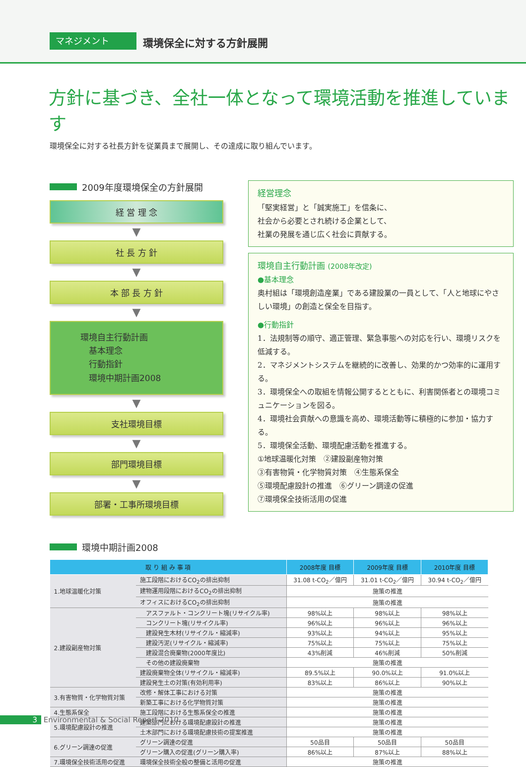マネジメント 環境保全に対する方針展開
方針に基づき、全社一体となって環境活動を推進しています
環境保全に対する社長方針を従業員まで展開し、その達成に取り組んでいます。
2009年度環境保全の方針展開
経 営 理 念
▼
社 長 方 針
▼
本 部 長 方 針
▼
環境自主行動計画
　基本理念
　行動指針
　環境中期計画2008
▼
支社環境目標
▼
部門環境目標
▼
部署・工事所環境目標
経営理念
「堅実経営」と「誠実施工」を信条に、
社会から必要とされ続ける企業として、
社業の発展を通じ広く社会に貢献する。
環境自主行動計画 (2008年改定)
●基本理念
奥村組は「環境創造産業」である建設業の一員として、「人と地球にやさしい環境」の創造と保全を目指す。
●行動指針
1．法規制等の順守、適正管理、緊急事態への対応を行い、環境リスクを低減する。
2．マネジメントシステムを継続的に改善し、効果的かつ効率的に運用する。
3．環境保全への取組を情報公開するとともに、利害関係者との環境コミュニケーションを図る。
4．環境社会貢献への意識を高め、環境活動等に積極的に参加・協力する。
5．環境保全活動、環境配慮活動を推進する。
①地球温暖化対策　②建設副産物対策
③有害物質・化学物質対策　④生態系保全
⑤環境配慮設計の推進　⑥グリーン調達の促進
⑦環境保全技術活用の促進
環境中期計画2008
| 取 り 組 み 事 項 | | 2008年度 目標 | 2009年度 目標 | 2010年度 目標 |
| --- | --- | --- | --- | --- |
| 1.地球温暖化対策 | 施工段階におけるCO<sub>2</sub>の排出抑制 | 31.08 t-CO<sub>2</sub>／億円 | 31.01 t-CO<sub>2</sub>／億円 | 30.94 t-CO<sub>2</sub>／億円 |
| | 建物運用段階におけるCO<sub>2</sub>の排出抑制 | 施策の推進 | | |
| | オフィスにおけるCO<sub>2</sub>の排出抑制 | 施策の推進 | | |
| 2.建設副産物対策 | アスファルト・コンクリート塊(リサイクル率) | 98%以上 | 98%以上 | 98%以上 |
| | コンクリート塊(リサイクル率) | 96%以上 | 96%以上 | 96%以上 |
| | 建設発生木材(リサイクル・縮減率) | 93%以上 | 94%以上 | 95%以上 |
| | 建設汚泥(リサイクル・縮減率) | 75%以上 | 75%以上 | 75%以上 |
| | 建設混合廃棄物(2000年度比) | 43%削減 | 46%削減 | 50%削減 |
| | その他の建設廃棄物 | 施策の推進 | | |
| | 建設廃棄物全体(リサイクル・縮減率) | 89.5%以上 | 90.0%以上 | 91.0%以上 |
| | 建設発生土の対策(有効利用率) | 83%以上 | 86%以上 | 90%以上 |
| 3.有害物質・化学物質対策 | 改修・解体工事における対策 | 施策の推進 | | |
| | 新築工事における化学物質対策 | 施策の推進 | | |
| 4.生態系保全 | 施工段階における生態系保全の推進 | 施策の推進 | | |
| 5.環境配慮設計の推進 | 建築部門における環境配慮設計の推進 | 施策の推進 | | |
| | 土木部門における環境配慮技術の提案推進 | 施策の推進 | | |
| 6.グリーン調達の促進 | グリーン調達の促進 | 50品目 | 50品目 | 50品目 |
| | グリーン購入の促進(グリーン購入率) | 86%以上 | 87%以上 | 88%以上 |
| 7.環境保全技術活用の促進 | 環境保全技術全般の整備と活用の促進 | 施策の推進 | | |
3 Environmental & Social Report 2010